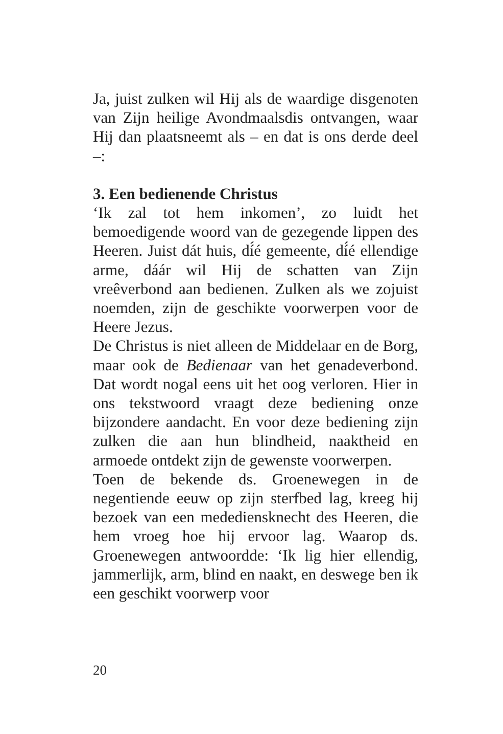Ja, juist zulken wil Hij als de waardige disgenoten van Zijn heilige Avondmaalsdis ontvangen, waar Hij dan plaatsneemt als – en dat is ons derde deel –:
3. Een bedienende Christus
‘Ik zal tot hem inkomen’, zo luidt het bemoedigende woord van de gezegende lippen des Heeren. Juist dát huis, dí́é gemeente, dí́é ellendige arme, dáár wil Hij de schatten van Zijn vreêverbond aan bedienen. Zulken als we zojuist noemden, zijn de geschikte voorwerpen voor de Heere Jezus.
De Christus is niet alleen de Middelaar en de Borg, maar ook de Bedienaar van het genadeverbond. Dat wordt nogal eens uit het oog verloren. Hier in ons tekstwoord vraagt deze bediening onze bijzondere aandacht. En voor deze bediening zijn zulken die aan hun blindheid, naaktheid en armoede ontdekt zijn de gewenste voorwerpen.
Toen de bekende ds. Groenewegen in de negentiende eeuw op zijn sterfbed lag, kreeg hij bezoek van een medediensknecht des Heeren, die hem vroeg hoe hij ervoor lag. Waarop ds. Groenewegen antwoordde: ‘Ik lig hier ellendig, jammerlijk, arm, blind en naakt, en deswege ben ik een geschikt voorwerp voor
20